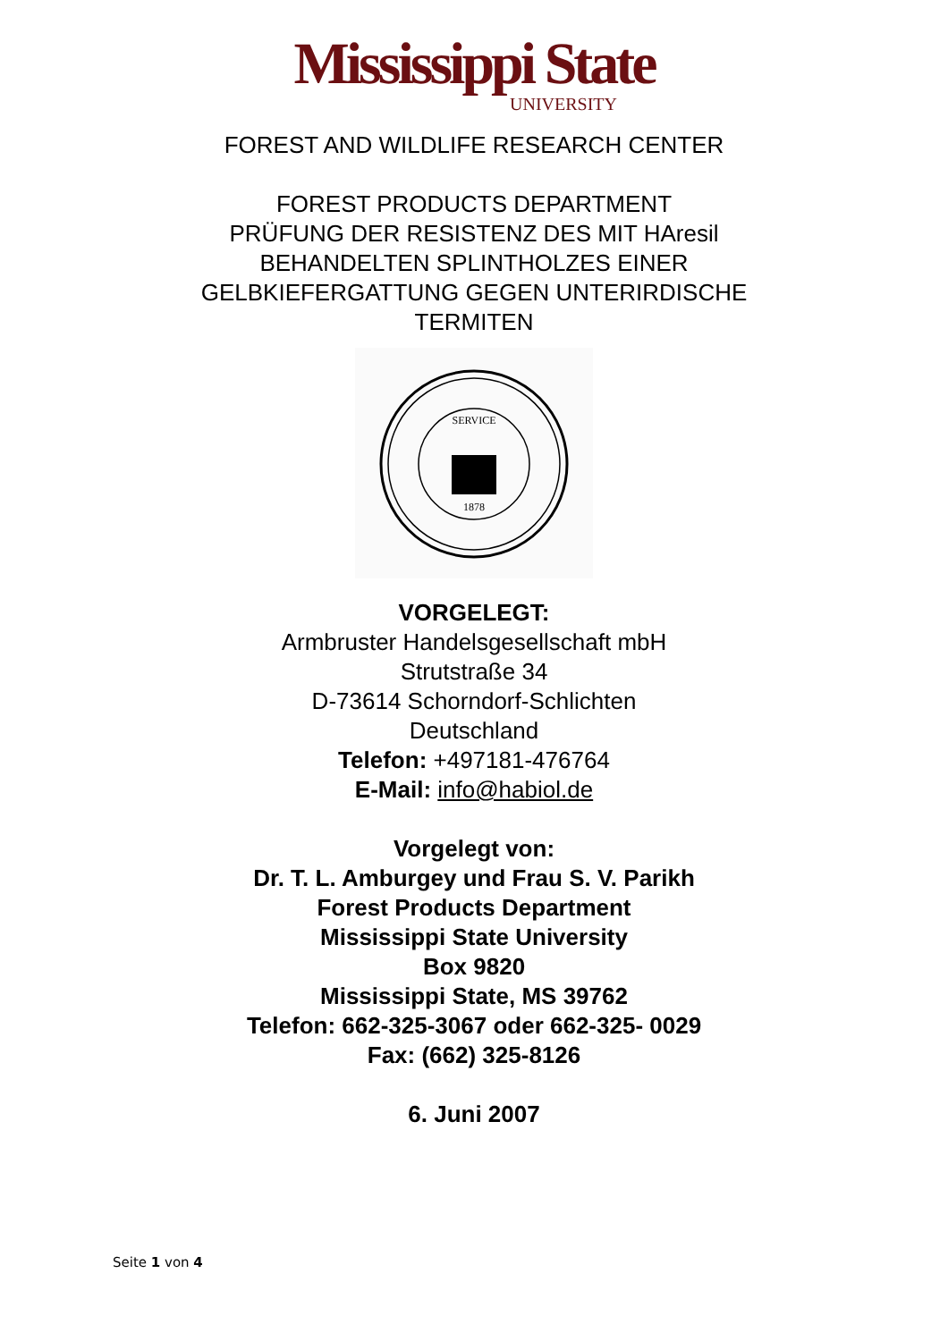Mississippi State
UNIVERSITY
FOREST AND WILDLIFE RESEARCH CENTER
FOREST PRODUCTS DEPARTMENT
PRÜFUNG DER RESISTENZ DES MIT HAresil
BEHANDELTEN SPLINTHOLZES EINER
GELBKIEFERGATTUNG GEGEN UNTERIRDISCHE
TERMITEN
SERVICE
1878
VORGELEGT:
Armbruster Handelsgesellschaft mbH
Strutstraße 34
D-73614 Schorndorf-Schlichten
Deutschland
Telefon: +497181-476764
E-Mail: info@habiol.de
Vorgelegt von:
Dr. T. L. Amburgey und Frau S. V. Parikh
Forest Products Department
Mississippi State University
Box 9820
Mississippi State, MS 39762
Telefon: 662-325-3067 oder 662-325- 0029
Fax: (662) 325-8126
6. Juni 2007
Seite 1 von 4